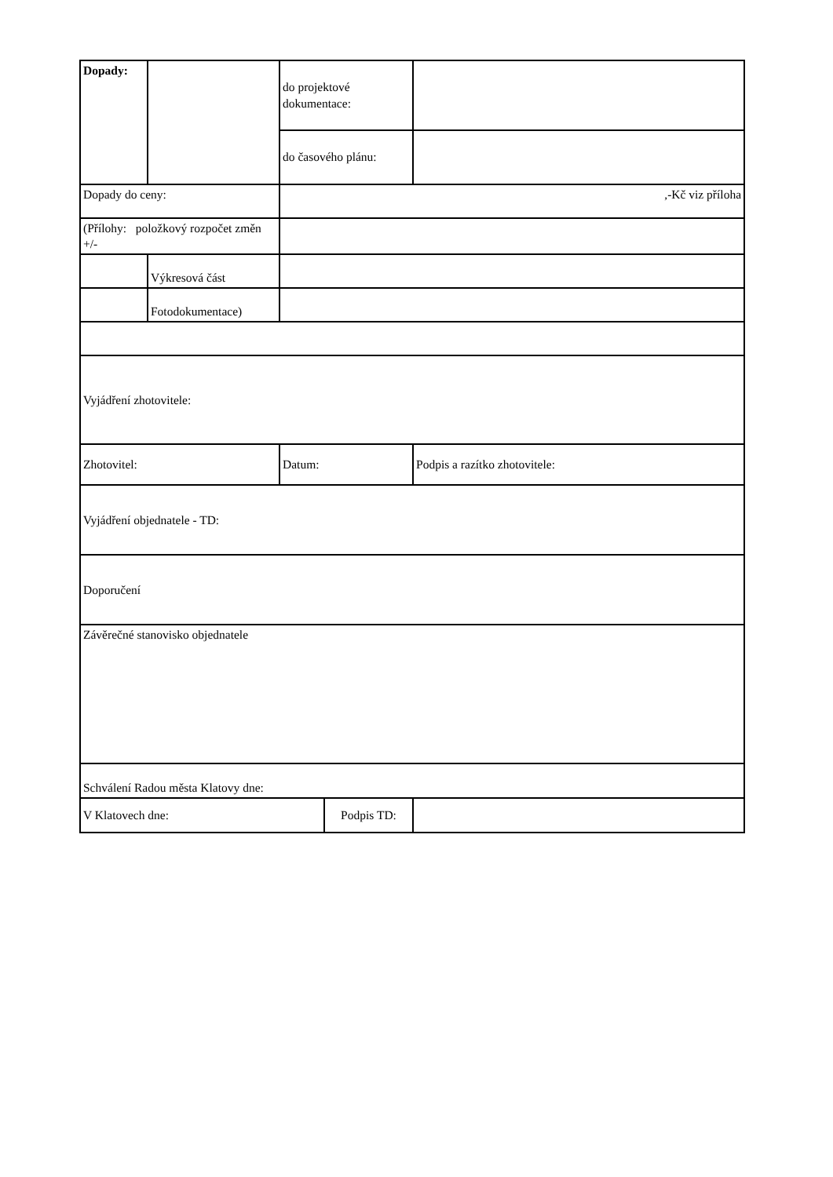| Dopady: | | do projektové dokumentace: | | |
| | | do časového plánu: | | |
| Dopady do ceny: | | ,-Kč viz příloha | | |
| (Přílohy: položkový rozpočet změn +/- | | | | |
| | Výkresová část | | | |
| | Fotodokumentace) | | | |
| Vyjádření zhotovitele: | | | | |
| Zhotovitel: | | Datum: | | Podpis a razítko zhotovitele: |
| Vyjádření objednatele - TD: | | | | |
| Doporučení | | | | |
| Závěrečné stanovisko objednatele | | | | |
| Schválení Radou města Klatovy dne: | | | | |
| V Klatovech dne: | | | Podpis TD: | |